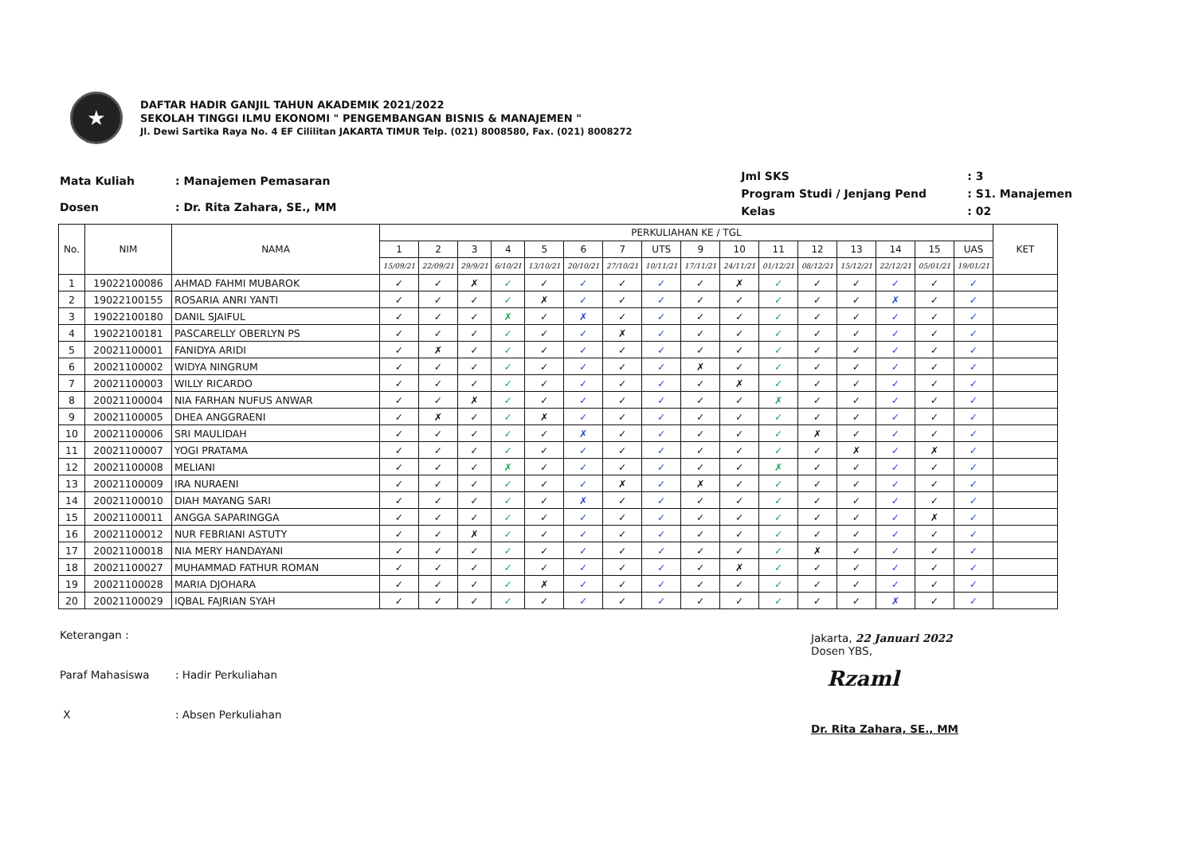★
DAFTAR HADIR GANJIL TAHUN AKADEMIK 2021/2022
SEKOLAH TINGGI ILMU EKONOMI " PENGEMBANGAN BISNIS & MANAJEMEN "
Jl. Dewi Sartika Raya No. 4 EF Cililitan JAKARTA TIMUR Telp. (021) 8008580, Fax. (021) 8008272
| Mata Kuliah | : Manajemen Pemasaran |
| Dosen | : Dr. Rita Zahara, SE., MM |
| Jml SKS | : 3 |
| Program Studi / Jenjang Pend | : S1. Manajemen |
| Kelas | : 02 |
| No. | NIM | NAMA | PERKULIAHAN KE / TGL | | | | | | | | | | | | | | | | KET |
| --- | --- | --- | --- | --- | --- | --- | --- | --- | --- | --- | --- | --- | --- | --- | --- | --- | --- | --- | --- |
| | | | 1 | 2 | 3 | 4 | 5 | 6 | 7 | UTS | 9 | 10 | 11 | 12 | 13 | 14 | 15 | UAS | |
| | | | 15/09/21 | 22/09/21 | 29/9/21 | 6/10/21 | 13/10/21 | 20/10/21 | 27/10/21 | 10/11/21 | 17/11/21 | 24/11/21 | 01/12/21 | 08/12/21 | 15/12/21 | 22/12/21 | 05/01/21 | 19/01/21 | |
| 1 | 19022100086 | AHMAD FAHMI MUBAROK | ✓ | ✓ | ✗ | ✓ | ✓ | ✓ | ✓ | ✓ | ✓ | ✗ | ✓ | ✓ | ✓ | ✓ | ✓ | ✓ | |
| 2 | 19022100155 | ROSARIA ANRI YANTI | ✓ | ✓ | ✓ | ✓ | ✗ | ✓ | ✓ | ✓ | ✓ | ✓ | ✓ | ✓ | ✓ | ✗ | ✓ | ✓ | |
| 3 | 19022100180 | DANIL SJAIFUL | ✓ | ✓ | ✓ | ✗ | ✓ | ✗ | ✓ | ✓ | ✓ | ✓ | ✓ | ✓ | ✓ | ✓ | ✓ | ✓ | |
| 4 | 19022100181 | PASCARELLY OBERLYN PS | ✓ | ✓ | ✓ | ✓ | ✓ | ✓ | ✗ | ✓ | ✓ | ✓ | ✓ | ✓ | ✓ | ✓ | ✓ | ✓ | |
| 5 | 20021100001 | FANIDYA ARIDI | ✓ | ✗ | ✓ | ✓ | ✓ | ✓ | ✓ | ✓ | ✓ | ✓ | ✓ | ✓ | ✓ | ✓ | ✓ | ✓ | |
| 6 | 20021100002 | WIDYA NINGRUM | ✓ | ✓ | ✓ | ✓ | ✓ | ✓ | ✓ | ✓ | ✗ | ✓ | ✓ | ✓ | ✓ | ✓ | ✓ | ✓ | |
| 7 | 20021100003 | WILLY RICARDO | ✓ | ✓ | ✓ | ✓ | ✓ | ✓ | ✓ | ✓ | ✓ | ✗ | ✓ | ✓ | ✓ | ✓ | ✓ | ✓ | |
| 8 | 20021100004 | NIA FARHAN NUFUS ANWAR | ✓ | ✓ | ✗ | ✓ | ✓ | ✓ | ✓ | ✓ | ✓ | ✓ | ✗ | ✓ | ✓ | ✓ | ✓ | ✓ | |
| 9 | 20021100005 | DHEA ANGGRAENI | ✓ | ✗ | ✓ | ✓ | ✗ | ✓ | ✓ | ✓ | ✓ | ✓ | ✓ | ✓ | ✓ | ✓ | ✓ | ✓ | |
| 10 | 20021100006 | SRI MAULIDAH | ✓ | ✓ | ✓ | ✓ | ✓ | ✗ | ✓ | ✓ | ✓ | ✓ | ✓ | ✗ | ✓ | ✓ | ✓ | ✓ | |
| 11 | 20021100007 | YOGI PRATAMA | ✓ | ✓ | ✓ | ✓ | ✓ | ✓ | ✓ | ✓ | ✓ | ✓ | ✓ | ✓ | ✗ | ✓ | ✗ | ✓ | |
| 12 | 20021100008 | MELIANI | ✓ | ✓ | ✓ | ✗ | ✓ | ✓ | ✓ | ✓ | ✓ | ✓ | ✗ | ✓ | ✓ | ✓ | ✓ | ✓ | |
| 13 | 20021100009 | IRA NURAENI | ✓ | ✓ | ✓ | ✓ | ✓ | ✓ | ✗ | ✓ | ✗ | ✓ | ✓ | ✓ | ✓ | ✓ | ✓ | ✓ | |
| 14 | 20021100010 | DIAH MAYANG SARI | ✓ | ✓ | ✓ | ✓ | ✓ | ✗ | ✓ | ✓ | ✓ | ✓ | ✓ | ✓ | ✓ | ✓ | ✓ | ✓ | |
| 15 | 20021100011 | ANGGA SAPARINGGA | ✓ | ✓ | ✓ | ✓ | ✓ | ✓ | ✓ | ✓ | ✓ | ✓ | ✓ | ✓ | ✓ | ✓ | ✗ | ✓ | |
| 16 | 20021100012 | NUR FEBRIANI ASTUTY | ✓ | ✓ | ✗ | ✓ | ✓ | ✓ | ✓ | ✓ | ✓ | ✓ | ✓ | ✓ | ✓ | ✓ | ✓ | ✓ | |
| 17 | 20021100018 | NIA MERY HANDAYANI | ✓ | ✓ | ✓ | ✓ | ✓ | ✓ | ✓ | ✓ | ✓ | ✓ | ✓ | ✗ | ✓ | ✓ | ✓ | ✓ | |
| 18 | 20021100027 | MUHAMMAD FATHUR ROMAN | ✓ | ✓ | ✓ | ✓ | ✓ | ✓ | ✓ | ✓ | ✓ | ✗ | ✓ | ✓ | ✓ | ✓ | ✓ | ✓ | |
| 19 | 20021100028 | MARIA DJOHARA | ✓ | ✓ | ✓ | ✓ | ✗ | ✓ | ✓ | ✓ | ✓ | ✓ | ✓ | ✓ | ✓ | ✓ | ✓ | ✓ | |
| 20 | 20021100029 | IQBAL FAJRIAN SYAH | ✓ | ✓ | ✓ | ✓ | ✓ | ✓ | ✓ | ✓ | ✓ | ✓ | ✓ | ✓ | ✓ | ✗ | ✓ | ✓ | |
| Keterangan : | |
| Paraf Mahasiswa | : Hadir Perkuliahan |
| X | : Absen Perkuliahan |
Jakarta, 22 Januari 2022
Dosen YBS,
Rzaml
Dr. Rita Zahara, SE., MM